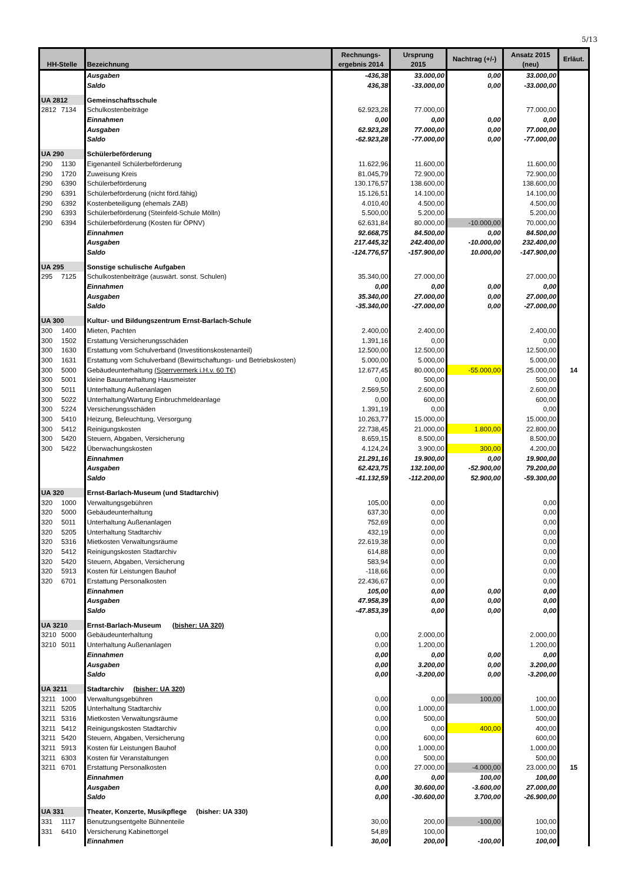5/13
| HH-Stelle | Bezeichnung | Rechnungs- ergebnis 2014 | Ursprung 2015 | Nachtrag (+/-) | Ansatz 2015 (neu) | Erläut. |
| --- | --- | --- | --- | --- | --- | --- |
| | Ausgaben | -436,38 | 33.000,00 | 0,00 | 33.000,00 | |
| | Saldo | 436,38 | -33.000,00 | 0,00 | -33.000,00 | |
| UA 2812 | Gemeinschaftsschule | | | | | |
| 2812 7134 | Schulkostenbeiträge | 62.923,28 | 77.000,00 | | 77.000,00 | |
| | Einnahmen | 0,00 | 0,00 | 0,00 | 0,00 | |
| | Ausgaben | 62.923,28 | 77.000,00 | 0,00 | 77.000,00 | |
| | Saldo | -62.923,28 | -77.000,00 | 0,00 | -77.000,00 | |
| UA 290 | Schülerbeförderung | | | | | |
| 290 1130 | Eigenanteil Schülerbeförderung | 11.622,96 | 11.600,00 | | 11.600,00 | |
| 290 1720 | Zuweisung Kreis | 81.045,79 | 72.900,00 | | 72.900,00 | |
| 290 6390 | Schülerbeförderung | 130.176,57 | 138.600,00 | | 138.600,00 | |
| 290 6391 | Schülerbeförderung (nicht förd.fähig) | 15.126,51 | 14.100,00 | | 14.100,00 | |
| 290 6392 | Kostenbeteiligung (ehemals ZAB) | 4.010,40 | 4.500,00 | | 4.500,00 | |
| 290 6393 | Schülerbeförderung (Steinfeld-Schule Mölln) | 5.500,00 | 5.200,00 | | 5.200,00 | |
| 290 6394 | Schülerbeförderung (Kosten für ÖPNV) | 62.631,84 | 80.000,00 | -10.000,00 | 70.000,00 | |
| | Einnahmen | 92.668,75 | 84.500,00 | 0,00 | 84.500,00 | |
| | Ausgaben | 217.445,32 | 242.400,00 | -10.000,00 | 232.400,00 | |
| | Saldo | -124.776,57 | -157.900,00 | 10.000,00 | -147.900,00 | |
| UA 295 | Sonstige schulische Aufgaben | | | | | |
| 295 7125 | Schulkostenbeiträge (auswärt. sonst. Schulen) | 35.340,00 | 27.000,00 | | 27.000,00 | |
| | Einnahmen | 0,00 | 0,00 | 0,00 | 0,00 | |
| | Ausgaben | 35.340,00 | 27.000,00 | 0,00 | 27.000,00 | |
| | Saldo | -35.340,00 | -27.000,00 | 0,00 | -27.000,00 | |
| UA 300 | Kultur- und Bildungszentrum Ernst-Barlach-Schule | | | | | |
| 300 1400 | Mieten, Pachten | 2.400,00 | 2.400,00 | | 2.400,00 | |
| 300 1502 | Erstattung Versicherungsschäden | 1.391,16 | 0,00 | | 0,00 | |
| 300 1630 | Erstattung vom Schulverband (Investitionskostenanteil) | 12.500,00 | 12.500,00 | | 12.500,00 | |
| 300 1631 | Erstattung vom Schulverband (Bewirtschaftungs- und Betriebskosten) | 5.000,00 | 5.000,00 | | 5.000,00 | |
| 300 5000 | Gebäudeunterhaltung (Sperrvermerk i.H.v. 60 T€) | 12.677,45 | 80.000,00 | -55.000,00 | 25.000,00 | 14 |
| 300 5001 | kleine Bauunterhaltung Hausmeister | 0,00 | 500,00 | | 500,00 | |
| 300 5011 | Unterhaltung Außenanlagen | 2.569,50 | 2.600,00 | | 2.600,00 | |
| 300 5022 | Unterhaltung/Wartung Einbruchmeldeanlage | 0,00 | 600,00 | | 600,00 | |
| 300 5224 | Versicherungsschäden | 1.391,19 | 0,00 | | 0,00 | |
| 300 5410 | Heizung, Beleuchtung, Versorgung | 10.263,77 | 15.000,00 | | 15.000,00 | |
| 300 5412 | Reinigungskosten | 22.738,45 | 21.000,00 | 1.800,00 | 22.800,00 | |
| 300 5420 | Steuern, Abgaben, Versicherung | 8.659,15 | 8.500,00 | | 8.500,00 | |
| 300 5422 | Überwachungskosten | 4.124,24 | 3.900,00 | 300,00 | 4.200,00 | |
| | Einnahmen | 21.291,16 | 19.900,00 | 0,00 | 19.900,00 | |
| | Ausgaben | 62.423,75 | 132.100,00 | -52.900,00 | 79.200,00 | |
| | Saldo | -41.132,59 | -112.200,00 | 52.900,00 | -59.300,00 | |
| UA 320 | Ernst-Barlach-Museum (und Stadtarchiv) | | | | | |
| 320 1000 | Verwaltungsgebühren | 105,00 | 0,00 | | 0,00 | |
| 320 5000 | Gebäudeunterhaltung | 637,30 | 0,00 | | 0,00 | |
| 320 5011 | Unterhaltung Außenanlagen | 752,69 | 0,00 | | 0,00 | |
| 320 5205 | Unterhaltung Stadtarchiv | 432,19 | 0,00 | | 0,00 | |
| 320 5316 | Mietkosten Verwaltungsräume | 22.619,38 | 0,00 | | 0,00 | |
| 320 5412 | Reinigungskosten Stadtarchiv | 614,88 | 0,00 | | 0,00 | |
| 320 5420 | Steuern, Abgaben, Versicherung | 583,94 | 0,00 | | 0,00 | |
| 320 5913 | Kosten für Leistungen Bauhof | -118,66 | 0,00 | | 0,00 | |
| 320 6701 | Erstattung Personalkosten | 22.436,67 | 0,00 | | 0,00 | |
| | Einnahmen | 105,00 | 0,00 | 0,00 | 0,00 | |
| | Ausgaben | 47.958,39 | 0,00 | 0,00 | 0,00 | |
| | Saldo | -47.853,39 | 0,00 | 0,00 | 0,00 | |
| UA 3210 | Ernst-Barlach-Museum (bisher: UA 320) | | | | | |
| 3210 5000 | Gebäudeunterhaltung | 0,00 | 2.000,00 | | 2.000,00 | |
| 3210 5011 | Unterhaltung Außenanlagen | 0,00 | 1.200,00 | | 1.200,00 | |
| | Einnahmen | 0,00 | 0,00 | 0,00 | 0,00 | |
| | Ausgaben | 0,00 | 3.200,00 | 0,00 | 3.200,00 | |
| | Saldo | 0,00 | -3.200,00 | 0,00 | -3.200,00 | |
| UA 3211 | Stadtarchiv (bisher: UA 320) | | | | | |
| 3211 1000 | Verwaltungsgebühren | 0,00 | 0,00 | 100,00 | 100,00 | |
| 3211 5205 | Unterhaltung Stadtarchiv | 0,00 | 1.000,00 | | 1.000,00 | |
| 3211 5316 | Mietkosten Verwaltungsräume | 0,00 | 500,00 | | 500,00 | |
| 3211 5412 | Reinigungskosten Stadtarchiv | 0,00 | 0,00 | 400,00 | 400,00 | |
| 3211 5420 | Steuern, Abgaben, Versicherung | 0,00 | 600,00 | | 600,00 | |
| 3211 5913 | Kosten für Leistungen Bauhof | 0,00 | 1.000,00 | | 1.000,00 | |
| 3211 6303 | Kosten für Veranstaltungen | 0,00 | 500,00 | | 500,00 | |
| 3211 6701 | Erstattung Personalkosten | 0,00 | 27.000,00 | -4.000,00 | 23.000,00 | 15 |
| | Einnahmen | 0,00 | 0,00 | 100,00 | 100,00 | |
| | Ausgaben | 0,00 | 30.600,00 | -3.600,00 | 27.000,00 | |
| | Saldo | 0,00 | -30.600,00 | 3.700,00 | -26.900,00 | |
| UA 331 | Theater, Konzerte, Musikpflege (bisher: UA 330) | | | | | |
| 331 1117 | Benutzungsentgelte Bühnenteile | 30,00 | 200,00 | -100,00 | 100,00 | |
| 331 6410 | Versicherung Kabinettorgel | 54,89 | 100,00 | | 100,00 | |
| | Einnahmen | 30,00 | 200,00 | -100,00 | 100,00 | |